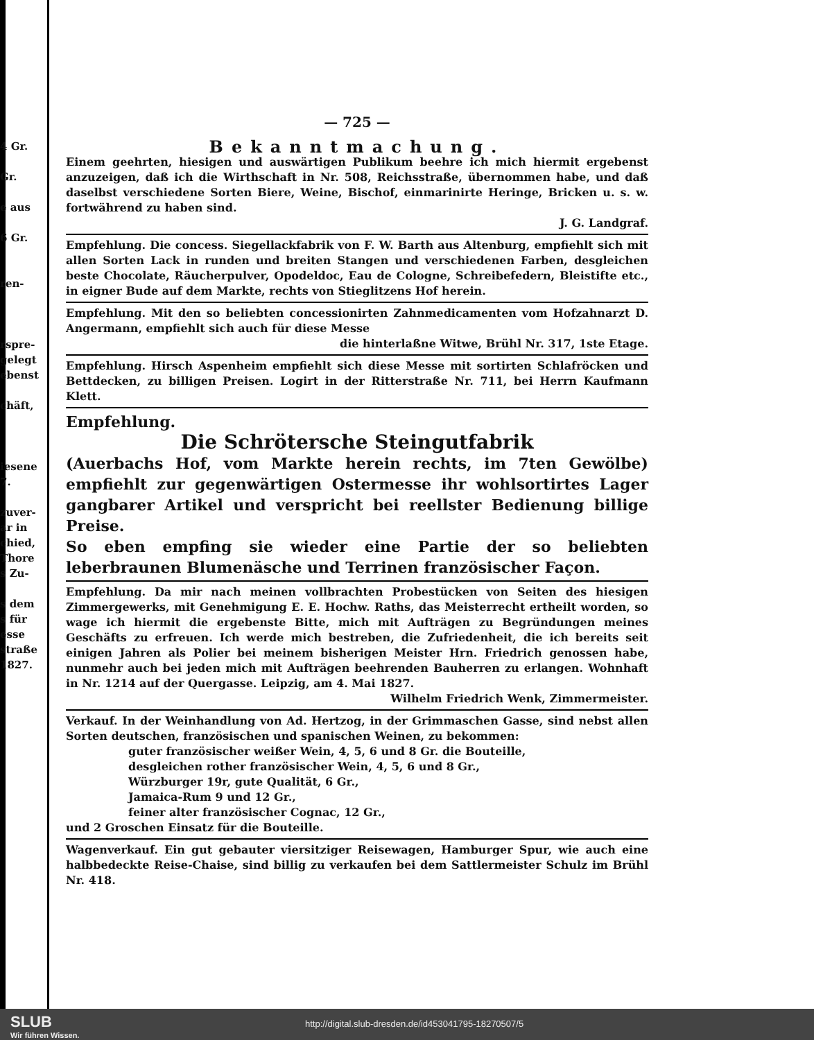4 Gr.
Gr.
e aus
6 Gr.
ren-
rspre-
gelegt
ebenst
chäft,
iesene
7.
zuver-
ar in
chied,
Thore
s Zu-
s dem
s für
esse
straße
1827.
— 725 —
Bekanntmachung.
Einem geehrten, hiesigen und auswärtigen Publikum beehre ich mich hiermit ergebenst anzuzeigen, daß ich die Wirthschaft in Nr. 508, Reichsstraße, übernommen habe, und daß daselbst verschiedene Sorten Biere, Weine, Bischof, einmarinirte Heringe, Bricken u. s. w. fortwährend zu haben sind.
J. G. Landgraf.
Empfehlung. Die concess. Siegellackfabrik von F. W. Barth aus Altenburg, empfiehlt sich mit allen Sorten Lack in runden und breiten Stangen und verschiedenen Farben, desgleichen beste Chocolate, Räucherpulver, Opodeldoc, Eau de Cologne, Schreibefedern, Bleistifte etc., in eigner Bude auf dem Markte, rechts von Stieglitzens Hof herein.
Empfehlung. Mit den so beliebten concessionirten Zahnmedicamenten vom Hofzahnarzt D. Angermann, empfiehlt sich auch für diese Messe
die hinterlaßne Witwe, Brühl Nr. 317, 1ste Etage.
Empfehlung. Hirsch Aspenheim empfiehlt sich diese Messe mit sortirten Schlafröcken und Bettdecken, zu billigen Preisen. Logirt in der Ritterstraße Nr. 711, bei Herrn Kaufmann Klett.
Empfehlung.
Die Schrötersche Steingutfabrik
(Auerbachs Hof, vom Markte herein rechts, im 7ten Gewölbe) empfiehlt zur gegenwärtigen Ostermesse ihr wohlsortirtes Lager gangbarer Artikel und verspricht bei reellster Bedienung billige Preise.
So eben empfing sie wieder eine Partie der so beliebten leberbraunen Blumenäsche und Terrinen französischer Façon.
Empfehlung. Da mir nach meinen vollbrachten Probestücken von Seiten des hiesigen Zimmergewerks, mit Genehmigung E. E. Hochw. Raths, das Meisterrecht ertheilt worden, so wage ich hiermit die ergebenste Bitte, mich mit Aufträgen zu Begründungen meines Geschäfts zu erfreuen. Ich werde mich bestreben, die Zufriedenheit, die ich bereits seit einigen Jahren als Polier bei meinem bisherigen Meister Hrn. Friedrich genossen habe, nunmehr auch bei jeden mich mit Aufträgen beehrenden Bauherren zu erlangen. Wohnhaft in Nr. 1214 auf der Quergasse. Leipzig, am 4. Mai 1827.
Wilhelm Friedrich Wenk, Zimmermeister.
Verkauf. In der Weinhandlung von Ad. Hertzog, in der Grimmaschen Gasse, sind nebst allen Sorten deutschen, französischen und spanischen Weinen, zu bekommen:
guter französischer weißer Wein, 4, 5, 6 und 8 Gr. die Bouteille,
desgleichen rother französischer Wein, 4, 5, 6 und 8 Gr.,
Würzburger 19r, gute Qualität, 6 Gr.,
Jamaica-Rum 9 und 12 Gr.,
feiner alter französischer Cognac, 12 Gr.,
und 2 Groschen Einsatz für die Bouteille.
Wagenverkauf. Ein gut gebauter viersitziger Reisewagen, Hamburger Spur, wie auch eine halbbedeckte Reise-Chaise, sind billig zu verkaufen bei dem Sattlermeister Schulz im Brühl Nr. 418.
SLUB
Wir führen Wissen.
http://digital.slub-dresden.de/id453041795-18270507/5